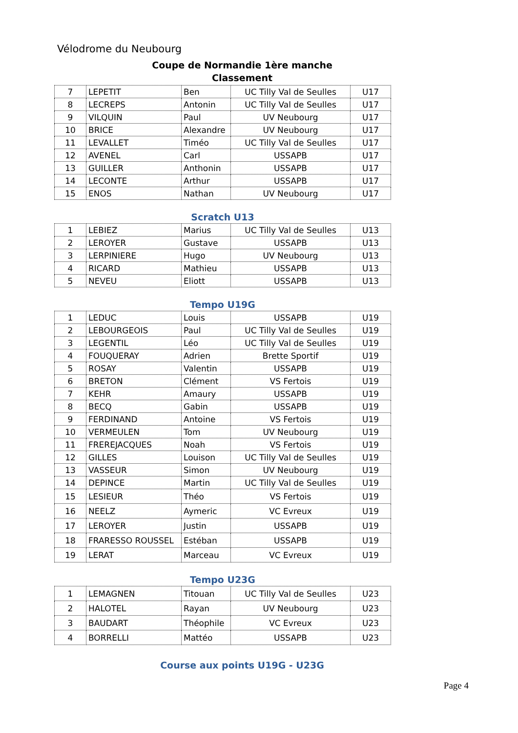Vélodrome du Neubourg
Coupe de Normandie 1ère manche
Classement
| 7 | LEPETIT | Ben | UC Tilly Val de Seulles | U17 |
| 8 | LECREPS | Antonin | UC Tilly Val de Seulles | U17 |
| 9 | VILQUIN | Paul | UV Neubourg | U17 |
| 10 | BRICE | Alexandre | UV Neubourg | U17 |
| 11 | LEVALLET | Timéo | UC Tilly Val de Seulles | U17 |
| 12 | AVENEL | Carl | USSAPB | U17 |
| 13 | GUILLER | Anthonin | USSAPB | U17 |
| 14 | LECONTE | Arthur | USSAPB | U17 |
| 15 | ENOS | Nathan | UV Neubourg | U17 |
Scratch U13
| 1 | LEBIEZ | Marius | UC Tilly Val de Seulles | U13 |
| 2 | LEROYER | Gustave | USSAPB | U13 |
| 3 | LERPINIERE | Hugo | UV Neubourg | U13 |
| 4 | RICARD | Mathieu | USSAPB | U13 |
| 5 | NEVEU | Eliott | USSAPB | U13 |
Tempo U19G
| 1 | LEDUC | Louis | USSAPB | U19 |
| 2 | LEBOURGEOIS | Paul | UC Tilly Val de Seulles | U19 |
| 3 | LEGENTIL | Léo | UC Tilly Val de Seulles | U19 |
| 4 | FOUQUERAY | Adrien | Brette Sportif | U19 |
| 5 | ROSAY | Valentin | USSAPB | U19 |
| 6 | BRETON | Clément | VS Fertois | U19 |
| 7 | KEHR | Amaury | USSAPB | U19 |
| 8 | BECQ | Gabin | USSAPB | U19 |
| 9 | FERDINAND | Antoine | VS Fertois | U19 |
| 10 | VERMEULEN | Tom | UV Neubourg | U19 |
| 11 | FREREJACQUES | Noah | VS Fertois | U19 |
| 12 | GILLES | Louison | UC Tilly Val de Seulles | U19 |
| 13 | VASSEUR | Simon | UV Neubourg | U19 |
| 14 | DEPINCE | Martin | UC Tilly Val de Seulles | U19 |
| 15 | LESIEUR | Théo | VS Fertois | U19 |
| 16 | NEELZ | Aymeric | VC Evreux | U19 |
| 17 | LEROYER | Justin | USSAPB | U19 |
| 18 | FRARESSO ROUSSEL | Estéban | USSAPB | U19 |
| 19 | LERAT | Marceau | VC Evreux | U19 |
Tempo U23G
| 1 | LEMAGNEN | Titouan | UC Tilly Val de Seulles | U23 |
| 2 | HALOTEL | Rayan | UV Neubourg | U23 |
| 3 | BAUDART | Théophile | VC Evreux | U23 |
| 4 | BORRELLI | Mattéo | USSAPB | U23 |
Course aux points U19G - U23G
Page 4